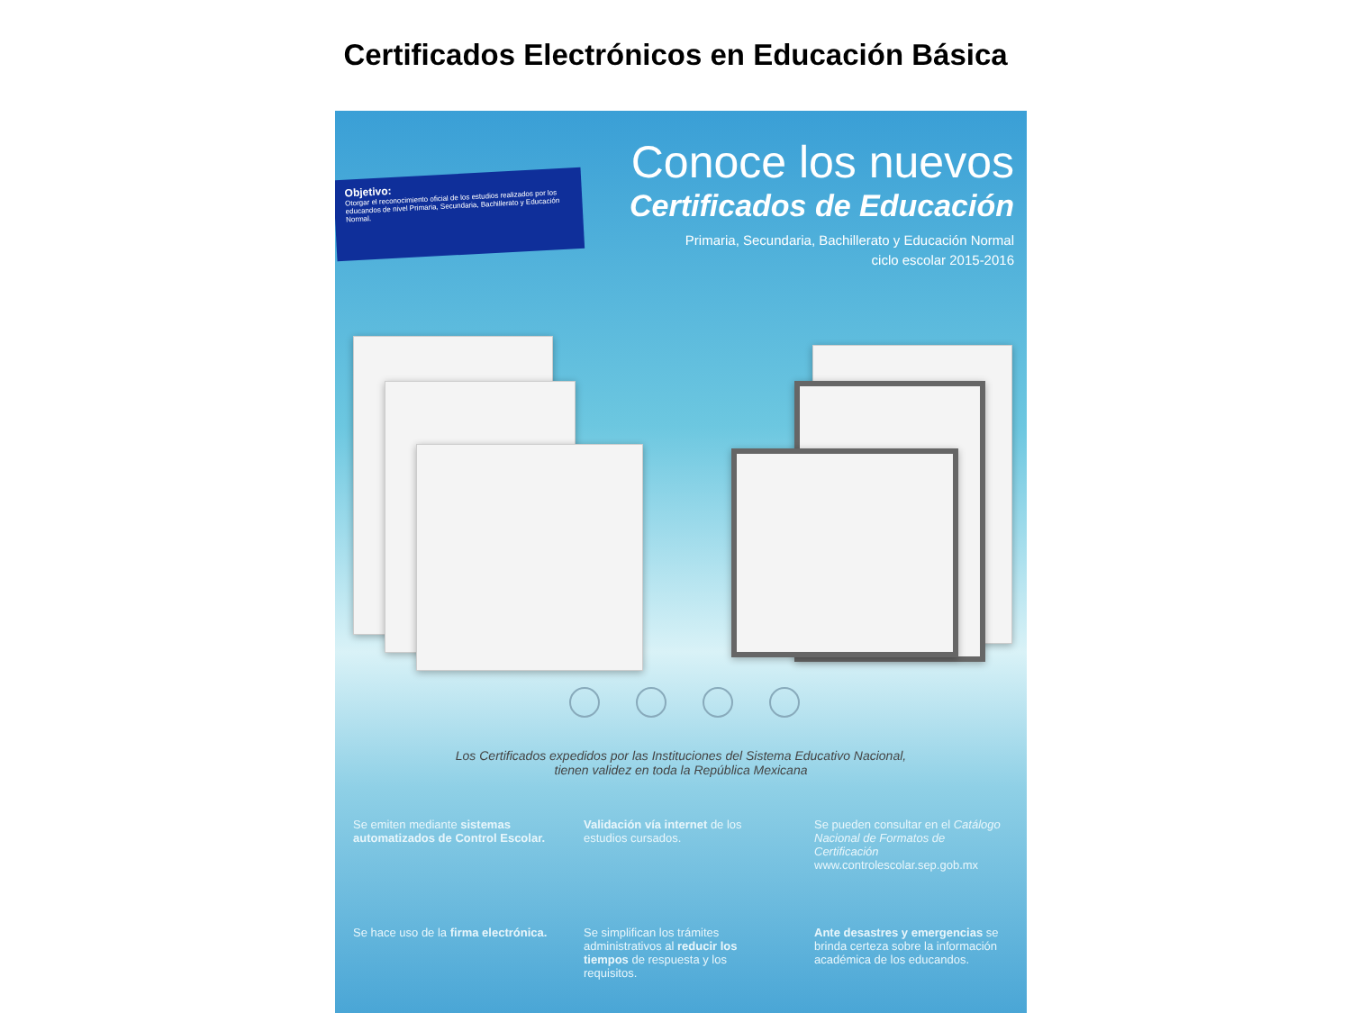Certificados Electrónicos en Educación Básica
Objetivo:
Otorgar el reconocimiento oficial de los estudios realizados por los educandos de nivel Primaria, Secundaria, Bachillerato y Educación Normal.
Conoce los nuevos
Certificados de Educación
Primaria, Secundaria, Bachillerato y Educación Normal
ciclo escolar 2015-2016
Los Certificados expedidos por las Instituciones del Sistema Educativo Nacional,
tienen validez en toda la República Mexicana
Se emiten mediante sistemas automatizados de Control Escolar.
Validación vía internet de los estudios cursados.
Se pueden consultar en el Catálogo Nacional de Formatos de Certificación www.controlescolar.sep.gob.mx
Se hace uso de la firma electrónica.
Se simplifican los trámites administrativos al reducir los tiempos de respuesta y los requisitos.
Ante desastres y emergencias se brinda certeza sobre la información académica de los educandos.